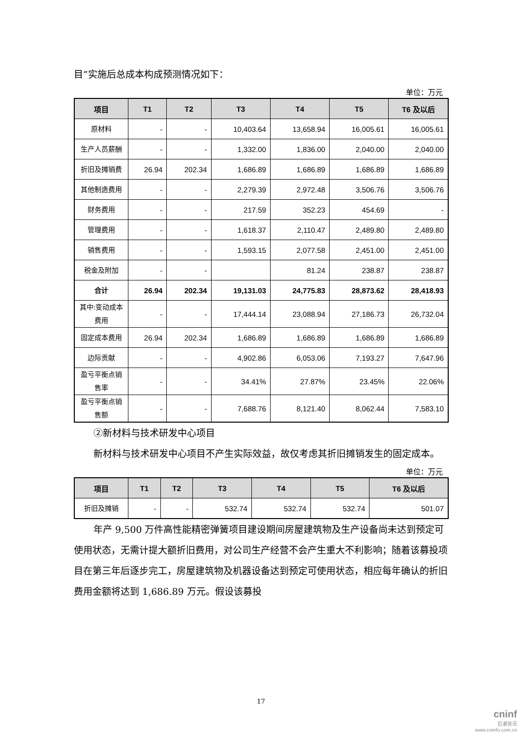目”实施后总成本构成预测情况如下：
单位：万元
| 项目 | T1 | T2 | T3 | T4 | T5 | T6 及以后 |
| --- | --- | --- | --- | --- | --- | --- |
| 原材料 | - | - | 10,403.64 | 13,658.94 | 16,005.61 | 16,005.61 |
| 生产人员薪酬 | - | - | 1,332.00 | 1,836.00 | 2,040.00 | 2,040.00 |
| 折旧及摊销费 | 26.94 | 202.34 | 1,686.89 | 1,686.89 | 1,686.89 | 1,686.89 |
| 其他制造费用 | - | - | 2,279.39 | 2,972.48 | 3,506.76 | 3,506.76 |
| 财务费用 | - | - | 217.59 | 352.23 | 454.69 | - |
| 管理费用 | - | - | 1,618.37 | 2,110.47 | 2,489.80 | 2,489.80 |
| 销售费用 | - | - | 1,593.15 | 2,077.58 | 2,451.00 | 2,451.00 |
| 税金及附加 | - | - | | 81.24 | 238.87 | 238.87 |
| 合计 | 26.94 | 202.34 | 19,131.03 | 24,775.83 | 28,873.62 | 28,418.93 |
| 其中:变动成本费用 | - | - | 17,444.14 | 23,088.94 | 27,186.73 | 26,732.04 |
| 固定成本费用 | 26.94 | 202.34 | 1,686.89 | 1,686.89 | 1,686.89 | 1,686.89 |
| 边际贡献 | - | - | 4,902.86 | 6,053.06 | 7,193.27 | 7,647.96 |
| 盈亏平衡点销售率 | - | - | 34.41% | 27.87% | 23.45% | 22.06% |
| 盈亏平衡点销售额 | - | - | 7,688.76 | 8,121.40 | 8,062.44 | 7,583.10 |
②新材料与技术研发中心项目
新材料与技术研发中心项目不产生实际效益，故仅考虑其折旧摊销发生的固定成本。
单位：万元
| 项目 | T1 | T2 | T3 | T4 | T5 | T6 及以后 |
| --- | --- | --- | --- | --- | --- | --- |
| 折旧及摊销 | - | - | 532.74 | 532.74 | 532.74 | 501.07 |
年产 9,500 万件高性能精密弹簧项目建设期间房屋建筑物及生产设备尚未达到预定可使用状态，无需计提大额折旧费用，对公司生产经营不会产生重大不利影响；随着该募投项目在第三年后逐步完工，房屋建筑物及机器设备达到预定可使用状态，相应每年确认的折旧费用金额将达到 1,686.89 万元。假设该募投
17
cninf
巨潮资讯
www.cninfo.com.cn